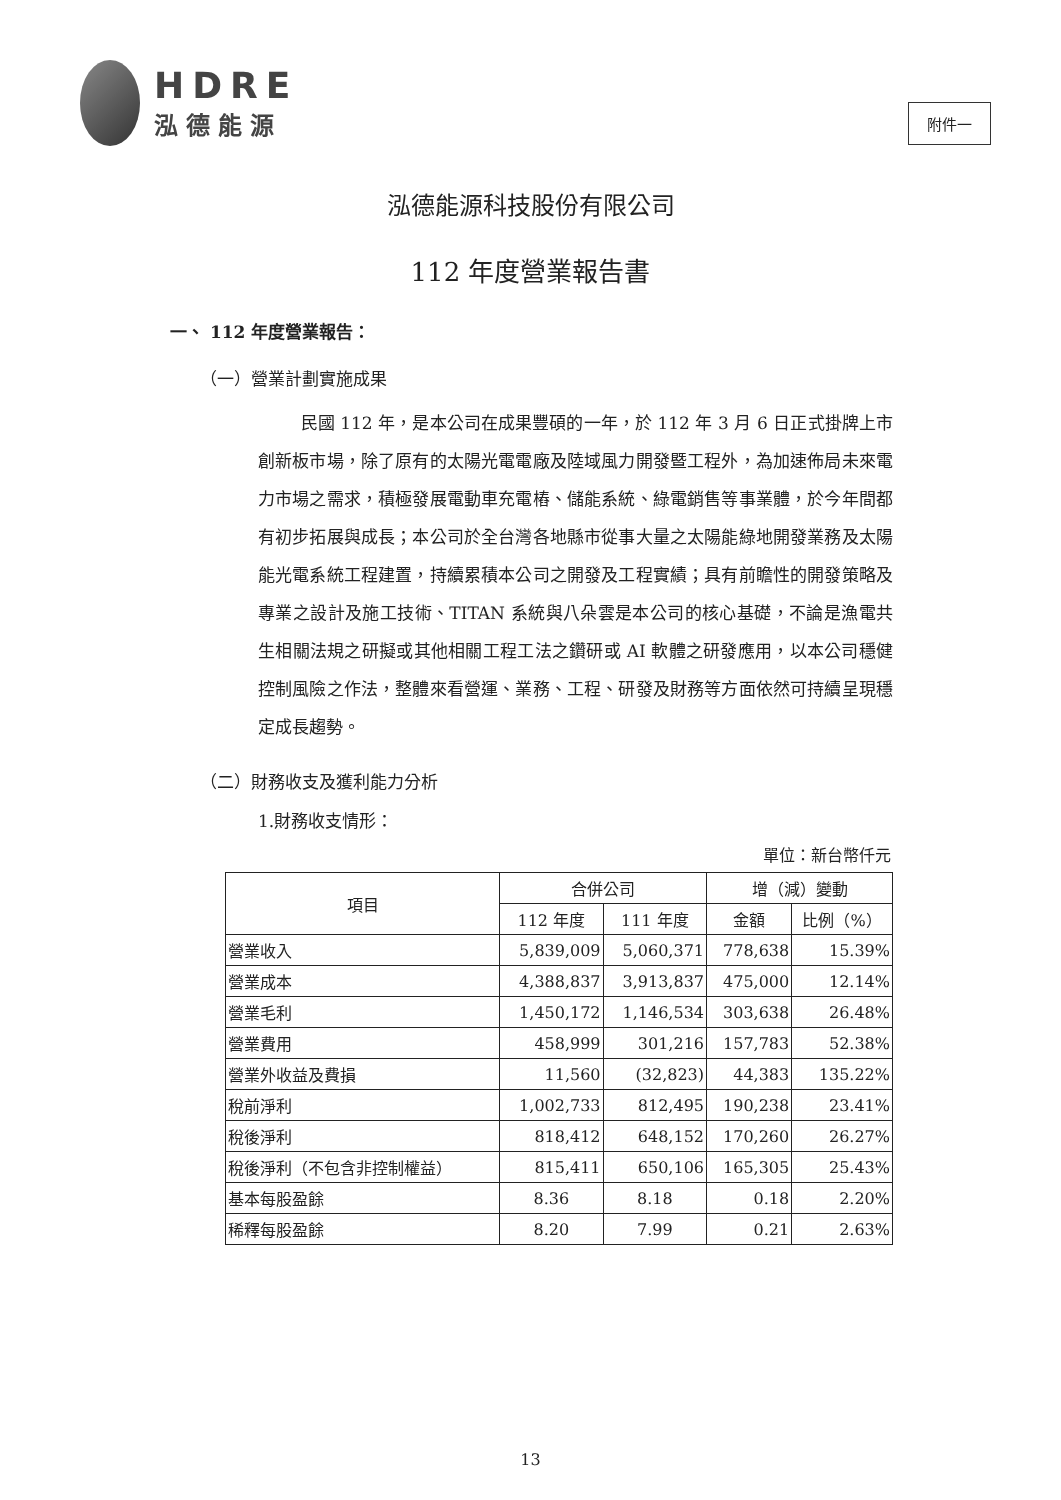HDRE
泓德能源
附件一
泓德能源科技股份有限公司
112 年度營業報告書
一、 112 年度營業報告：
（一）營業計劃實施成果
民國 112 年，是本公司在成果豐碩的一年，於 112 年 3 月 6 日正式掛牌上市創新板市場，除了原有的太陽光電電廠及陸域風力開發暨工程外，為加速佈局未來電力市場之需求，積極發展電動車充電樁、儲能系統、綠電銷售等事業體，於今年間都有初步拓展與成長；本公司於全台灣各地縣市從事大量之太陽能綠地開發業務及太陽能光電系統工程建置，持續累積本公司之開發及工程實績；具有前瞻性的開發策略及專業之設計及施工技術、TITAN 系統與八朵雲是本公司的核心基礎，不論是漁電共生相關法規之研擬或其他相關工程工法之鑽研或 AI 軟體之研發應用，以本公司穩健控制風險之作法，整體來看營運、業務、工程、研發及財務等方面依然可持續呈現穩定成長趨勢。
（二）財務收支及獲利能力分析
1.財務收支情形：
單位：新台幣仟元
| 項目 | 合併公司 | | 增（減）變動 | |
| --- | --- | --- | --- | --- |
| | 112 年度 | 111 年度 | 金額 | 比例（%） |
| 營業收入 | 5,839,009 | 5,060,371 | 778,638 | 15.39% |
| 營業成本 | 4,388,837 | 3,913,837 | 475,000 | 12.14% |
| 營業毛利 | 1,450,172 | 1,146,534 | 303,638 | 26.48% |
| 營業費用 | 458,999 | 301,216 | 157,783 | 52.38% |
| 營業外收益及費損 | 11,560 | (32,823) | 44,383 | 135.22% |
| 稅前淨利 | 1,002,733 | 812,495 | 190,238 | 23.41% |
| 稅後淨利 | 818,412 | 648,152 | 170,260 | 26.27% |
| 稅後淨利（不包含非控制權益） | 815,411 | 650,106 | 165,305 | 25.43% |
| 基本每股盈餘 | 8.36 | 8.18 | 0.18 | 2.20% |
| 稀釋每股盈餘 | 8.20 | 7.99 | 0.21 | 2.63% |
13